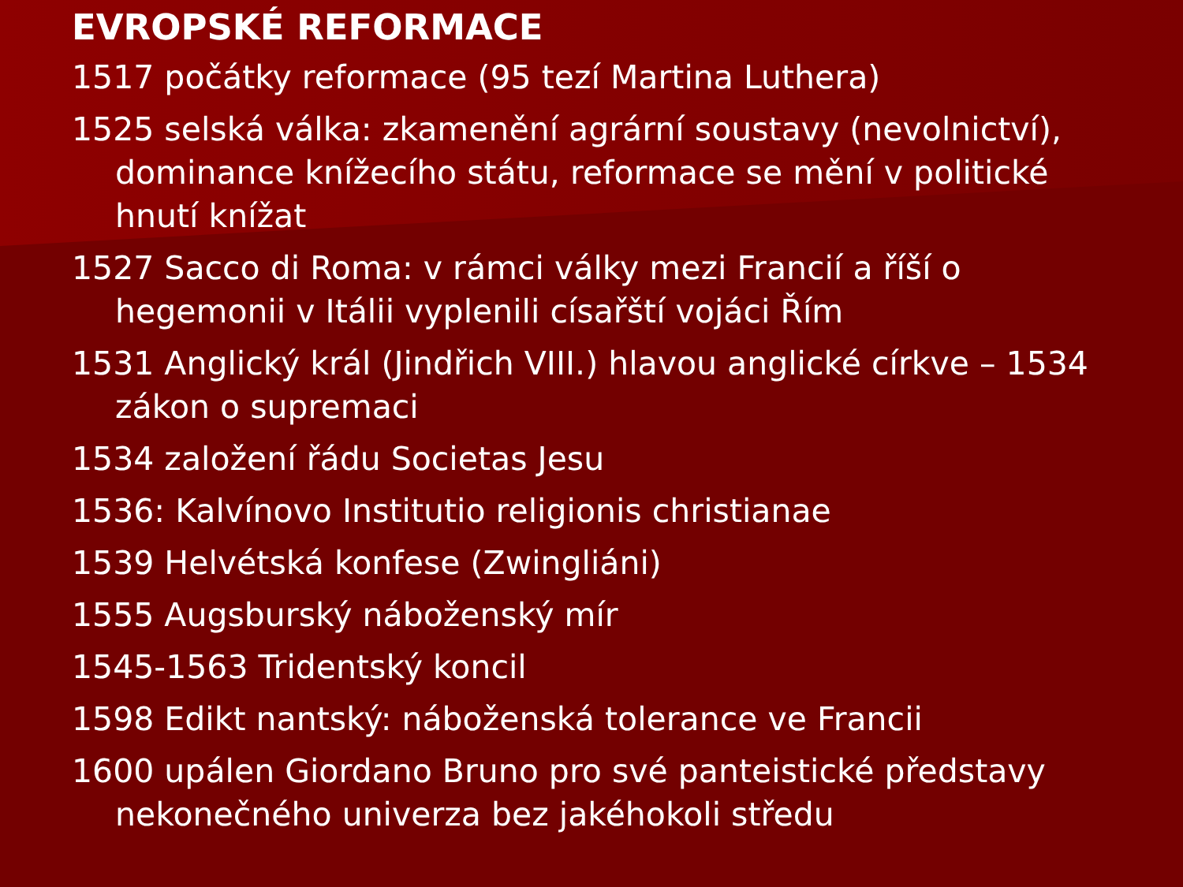EVROPSKÉ REFORMACE
1517 počátky reformace (95 tezí Martina Luthera)
1525 selská válka: zkamenění agrární soustavy (nevolnictví), dominance knížecího státu, reformace se mění v politické hnutí knížat
1527 Sacco di Roma: v rámci války mezi Francií a říší o hegemonii v Itálii vyplenili císařští vojáci Řím
1531 Anglický král (Jindřich VIII.) hlavou anglické církve – 1534 zákon o supremaci
1534 založení řádu Societas Jesu
1536: Kalvínovo Institutio religionis christianae
1539 Helvétská konfese (Zwingliáni)
1555 Augsburský náboženský mír
1545-1563 Tridentský koncil
1598 Edikt nantský: náboženská tolerance ve Francii
1600 upálen Giordano Bruno pro své panteistické představy nekonečného univerza bez jakéhokoli středu